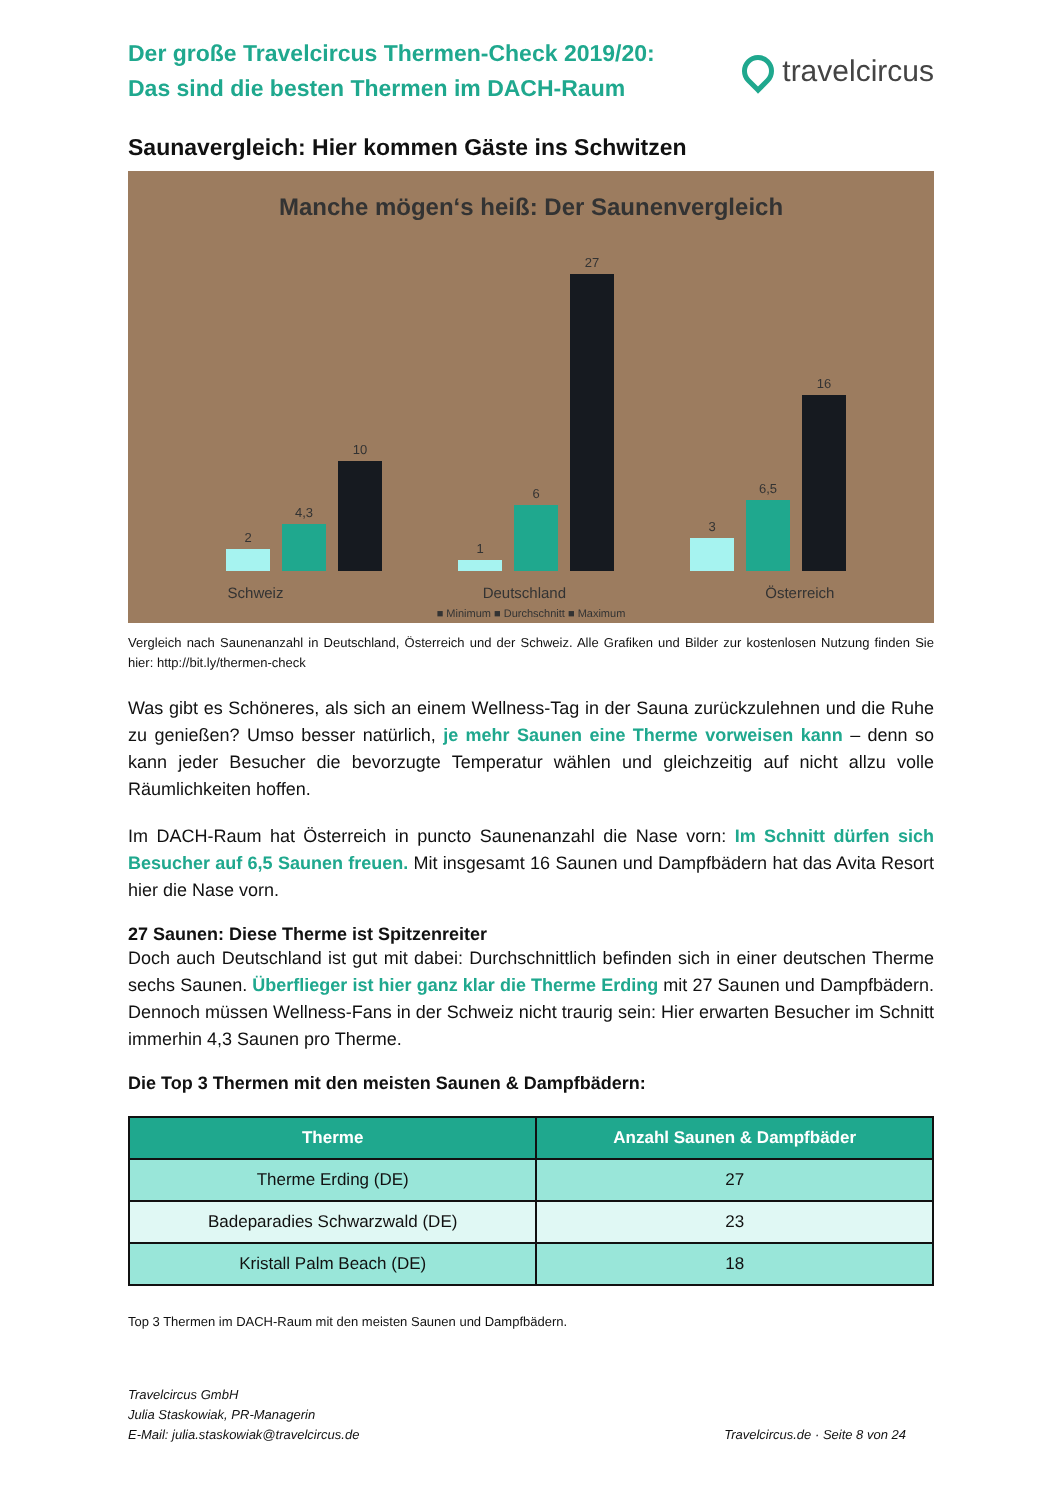Der große Travelcircus Thermen-Check 2019/20:
Das sind die besten Thermen im DACH-Raum
travelcircus
Saunavergleich: Hier kommen Gäste ins Schwitzen
Manche mögen‘s heiß: Der Saunenvergleich
2
4,3
10
1
6
27
3
6,5
16
Schweiz Deutschland Österreich
■ Minimum ■ Durchschnitt ■ Maximum
Vergleich nach Saunenanzahl in Deutschland, Österreich und der Schweiz. Alle Grafiken und Bilder zur kostenlosen Nutzung finden Sie hier: http://bit.ly/thermen-check
Was gibt es Schöneres, als sich an einem Wellness-Tag in der Sauna zurückzulehnen und die Ruhe zu genießen? Umso besser natürlich, je mehr Saunen eine Therme vorweisen kann – denn so kann jeder Besucher die bevorzugte Temperatur wählen und gleichzeitig auf nicht allzu volle Räumlichkeiten hoffen.
Im DACH-Raum hat Österreich in puncto Saunenanzahl die Nase vorn: Im Schnitt dürfen sich Besucher auf 6,5 Saunen freuen. Mit insgesamt 16 Saunen und Dampfbädern hat das Avita Resort hier die Nase vorn.
27 Saunen: Diese Therme ist Spitzenreiter
Doch auch Deutschland ist gut mit dabei: Durchschnittlich befinden sich in einer deutschen Therme sechs Saunen. Überflieger ist hier ganz klar die Therme Erding mit 27 Saunen und Dampfbädern. Dennoch müssen Wellness-Fans in der Schweiz nicht traurig sein: Hier erwarten Besucher im Schnitt immerhin 4,3 Saunen pro Therme.
Die Top 3 Thermen mit den meisten Saunen & Dampfbädern:
| Therme | Anzahl Saunen & Dampfbäder |
| --- | --- |
| Therme Erding (DE) | 27 |
| Badeparadies Schwarzwald (DE) | 23 |
| Kristall Palm Beach (DE) | 18 |
Top 3 Thermen im DACH-Raum mit den meisten Saunen und Dampfbädern.
Travelcircus GmbH
Julia Staskowiak, PR-Managerin
E-Mail: julia.staskowiak@travelcircus.de
Travelcircus.de · Seite 8 von 24